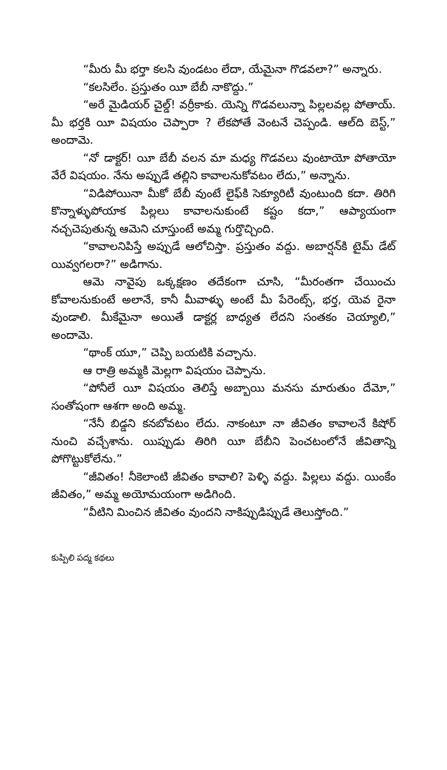“మీరు మీ భర్తా కలసి వుండటం లేదా, యేమైనా గొడవలా?” అన్నారు.
“కలసిలేం. ప్రస్తుతం యీ బేబీ నాకొద్దు.”
“అరే మైడియర్ చైల్డ్! వర్రీకాకు. యెన్ని గొడవలున్నా పిల్లలవల్ల పోతాయ్. మీ భర్తకి యీ విషయం చెప్పారా ? లేకపోతే వెంటనే చెప్పండి. ఆల్‌ది బెస్ట్,” అందామె.
“నో డాక్టర్! యీ బేబీ వలన మా మధ్య గొడవలు వుంటాయో పోతాయో వేరే విషయం. నేను అప్పుడే తల్లిని కావాలనుకోవటం లేదు,” అన్నాను.
“విడిపోయినా మీకో బేబీ వుంటే లైఫ్‌కి సెక్యూరిటీ వుంటుంది కదా. తిరిగి కొన్నాళ్ళుపోయాక పిల్లలు కావాలనుకుంటే కష్టం కదా,” ఆప్యాయంగా నచ్చచెపుతున్న ఆమెని చూస్తుంటే అమ్మ గుర్తొచ్చింది.
“కావాలనిపిస్తే అప్పుడే ఆలోచిస్తా. ప్రస్తుతం వద్దు. అబార్షన్‌కి టైమ్ డేట్ యివ్వగలరా?” అడిగాను.
ఆమె నావైపు ఒక్కక్షణం తదేకంగా చూసి, “మీరంతగా చేయించు కోవాలనుకుంటే అలానే, కానీ మీవాళ్ళు అంటే మీ పేరెంట్స్, భర్త, యెవ రైనా వుండాలి. మీకేమైనా అయితే డాక్టర్ల బాధ్యత లేదని సంతకం చెయ్యాలి,” అందామె.
“థాంక్ యూ,” చెప్పి బయటికి వచ్చాను.
ఆ రాత్రి అమ్మకి మెల్లగా విషయం చెప్పాను.
“పోనీలే యీ విషయం తెలిస్తే అబ్బాయి మనసు మారుతుం దేమో,” సంతోషంగా ఆశగా అంది అమ్మ.
“నేనీ బిడ్డని కనబోవటం లేదు. నాకంటూ నా జీవితం కావాలనే కిషోర్ నుంచి వచ్చేశాను. యిప్పుడు తిరిగి యీ బేబీని పెంచటంలోనే జీవితాన్ని పోగొట్టుకోలేను.”
“జీవితం! నీకెలాంటి జీవితం కావాలి? పెళ్ళి వద్దు. పిల్లలు వద్దు. యింకేం జీవితం,” అమ్మ అయోమయంగా అడిగింది.
“వీటిని మించిన జీవితం వుందని నాకిప్పుడిప్పుడే తెలుస్తోంది.”
కుప్పిలి పద్మ కథలు